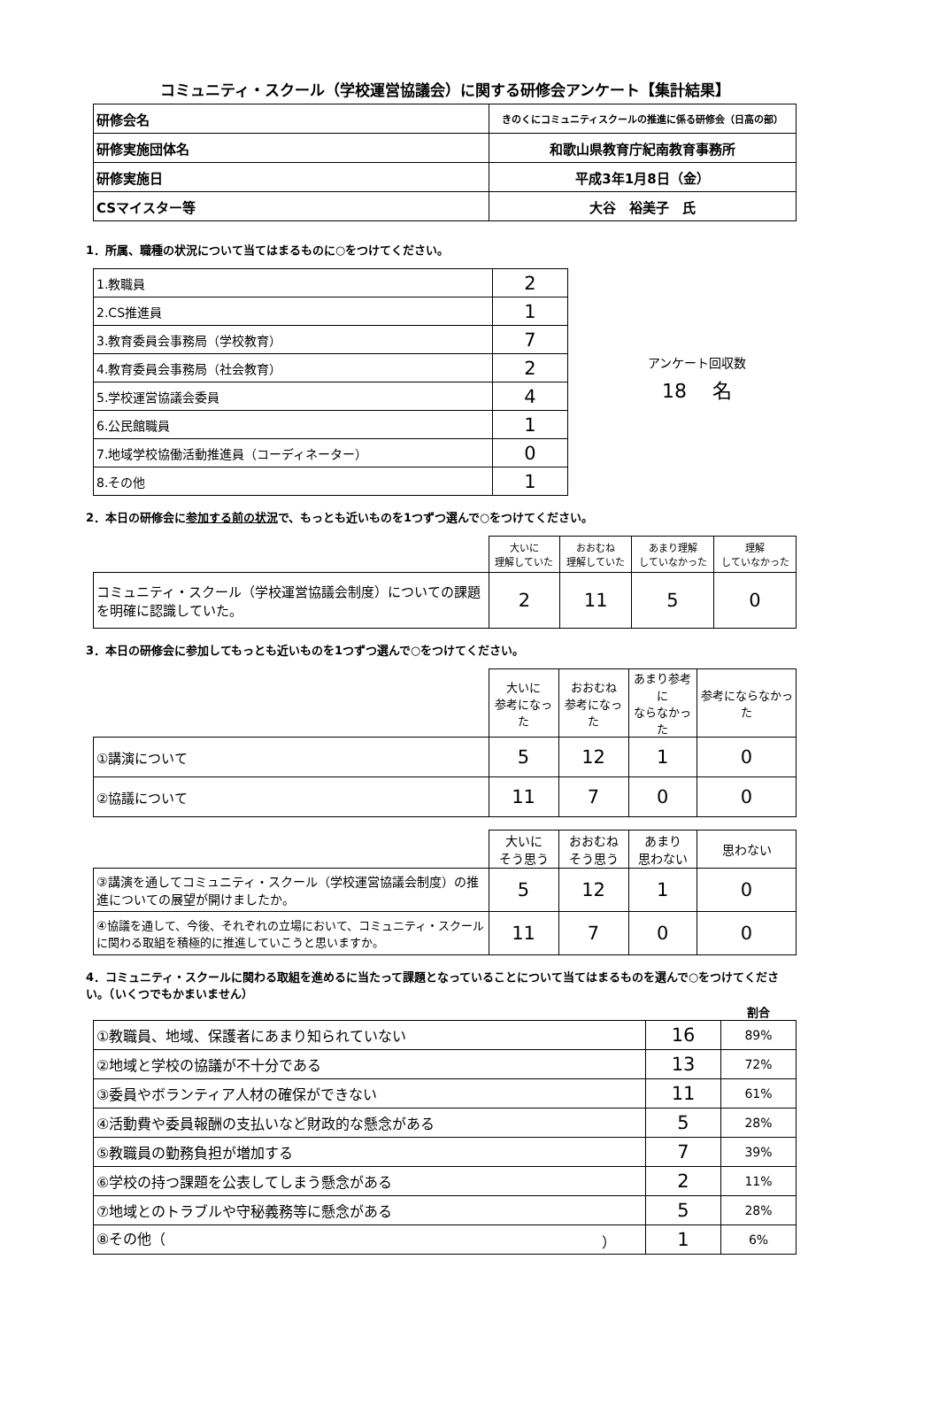コミュニティ・スクール（学校運営協議会）に関する研修会アンケート【集計結果】
| 研修会名 | きのくにコミュニティスクールの推進に係る研修会（日高の部） |
| 研修実施団体名 | 和歌山県教育庁紀南教育事務所 |
| 研修実施日 | 平成3年1月8日（金） |
| CSマイスター等 | 大谷 裕美子 氏 |
1．所属、職種の状況について当てはまるものに○をつけてください。
| 1.教職員 | 2 |
| 2.CS推進員 | 1 |
| 3.教育委員会事務局（学校教育） | 7 |
| 4.教育委員会事務局（社会教育） | 2 |
| 5.学校運営協議会委員 | 4 |
| 6.公民館職員 | 1 |
| 7.地域学校協働活動推進員（コーディネーター） | 0 |
| 8.その他 | 1 |
アンケート回収数
18　 名
2．本日の研修会に参加する前の状況で、もっとも近いものを1つずつ選んで○をつけてください。
| | 大いに 理解していた | おおむね 理解していた | あまり理解 していなかった | 理解 していなかった |
| コミュニティ・スクール（学校運営協議会制度）についての課題を明確に認識していた。 | 2 | 11 | 5 | 0 |
3．本日の研修会に参加してもっとも近いものを1つずつ選んで○をつけてください。
| | 大いに 参考になった | おおむね 参考になった | あまり参考に ならなかった | 参考にならなかった |
| ①講演について | 5 | 12 | 1 | 0 |
| ②協議について | 11 | 7 | 0 | 0 |
| | 大いに そう思う | おおむね そう思う | あまり 思わない | 思わない |
| ③講演を通してコミュニティ・スクール（学校運営協議会制度）の推進についての展望が開けましたか。 | 5 | 12 | 1 | 0 |
| ④協議を通して、今後、それぞれの立場において、コミュニティ・スクールに関わる取組を積極的に推進していこうと思いますか。 | 11 | 7 | 0 | 0 |
4．コミュニティ・スクールに関わる取組を進めるに当たって課題となっていることについて当てはまるものを選んで○をつけてください。（いくつでもかまいません）
| | | 割合 |
| ①教職員、地域、保護者にあまり知られていない | 16 | 89% |
| ②地域と学校の協議が不十分である | 13 | 72% |
| ③委員やボランティア人材の確保ができない | 11 | 61% |
| ④活動費や委員報酬の支払いなど財政的な懸念がある | 5 | 28% |
| ⑤教職員の勤務負担が増加する | 7 | 39% |
| ⑥学校の持つ課題を公表してしまう懸念がある | 2 | 11% |
| ⑦地域とのトラブルや守秘義務等に懸念がある | 5 | 28% |
| ⑧その他（ ） | 1 | 6% |